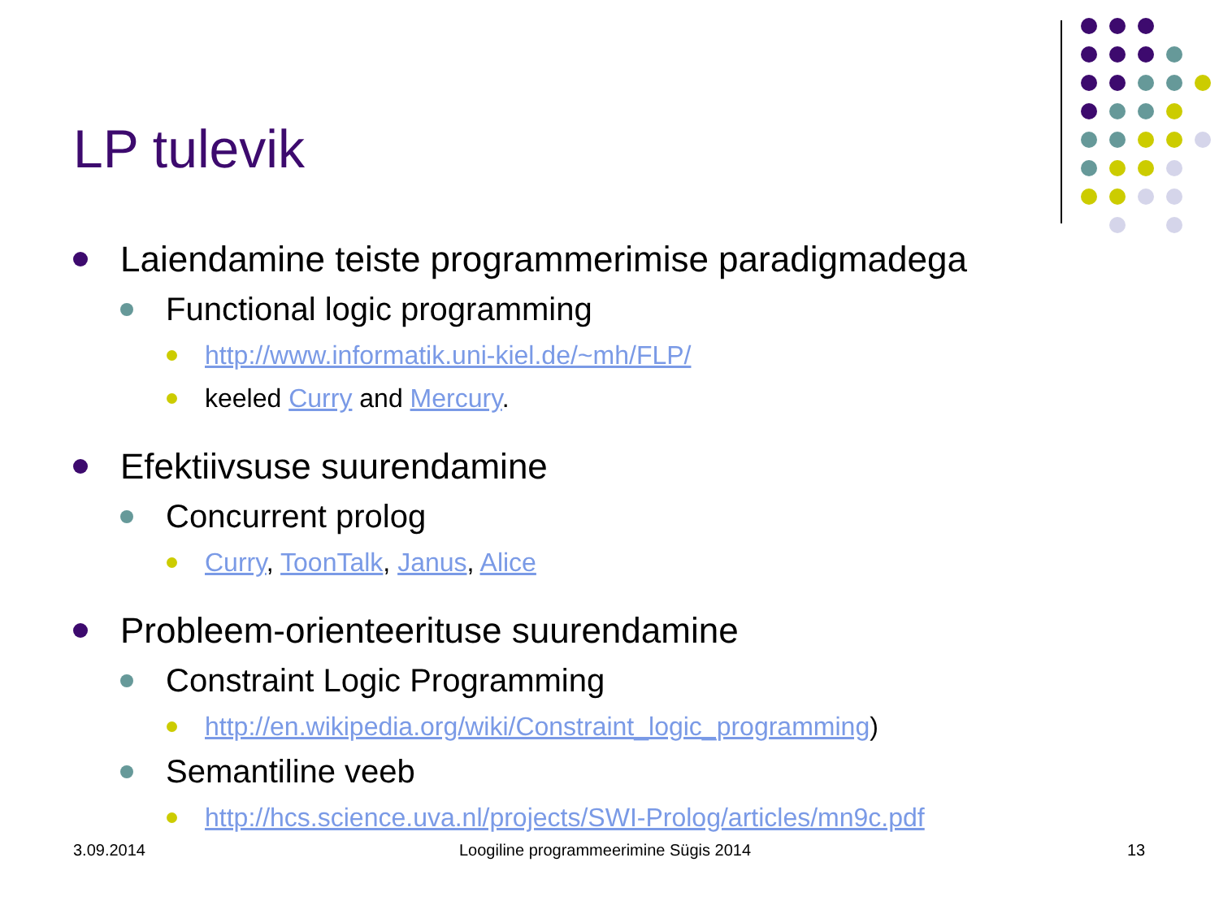LP tulevik
Laiendamine teiste programmerimise paradigmadega
Functional logic programming
http://www.informatik.uni-kiel.de/~mh/FLP/
keeled Curry and Mercury.
Efektiivsuse suurendamine
Concurrent prolog
Curry, ToonTalk, Janus, Alice
Probleem-orienteerituse suurendamine
Constraint Logic Programming
http://en.wikipedia.org/wiki/Constraint_logic_programming)
Semantiline veeb
http://hcs.science.uva.nl/projects/SWI-Prolog/articles/mn9c.pdf
3.09.2014
Loogiline programmeerimine Sügis 2014
13